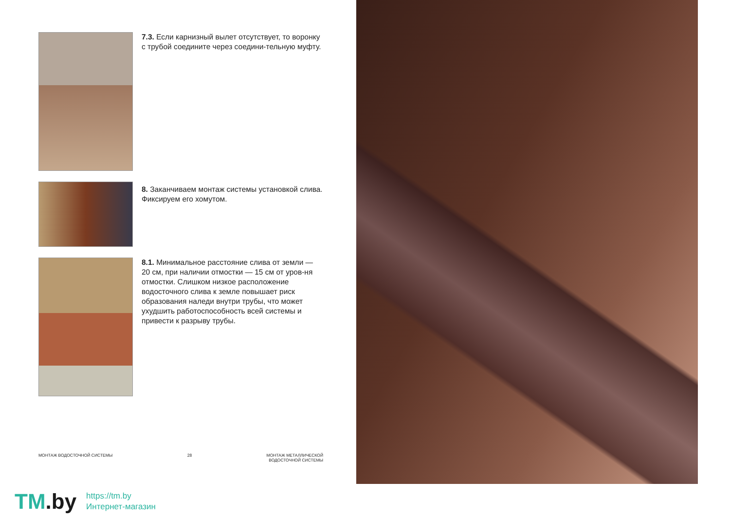7.3. Если карнизный вылет отсутствует, то воронку с трубой соедините через соедини-тельную муфту.
8. Заканчиваем монтаж системы установкой слива. Фиксируем его хомутом.
8.1. Минимальное расстояние слива от земли — 20 см, при наличии отмостки — 15 см от уров-ня отмостки. Слишком низкое расположение водосточного слива к земле повышает риск образования наледи внутри трубы, что может ухудшить работоспособность всей системы и привести к разрыву трубы.
МОНТАЖ ВОДОСТОЧНОЙ СИСТЕМЫ 28 МОНТАЖ МЕТАЛЛИЧЕСКОЙ
ВОДОСТОЧНОЙ СИСТЕМЫ
TM.by
https://tm.by
Интернет-магазин